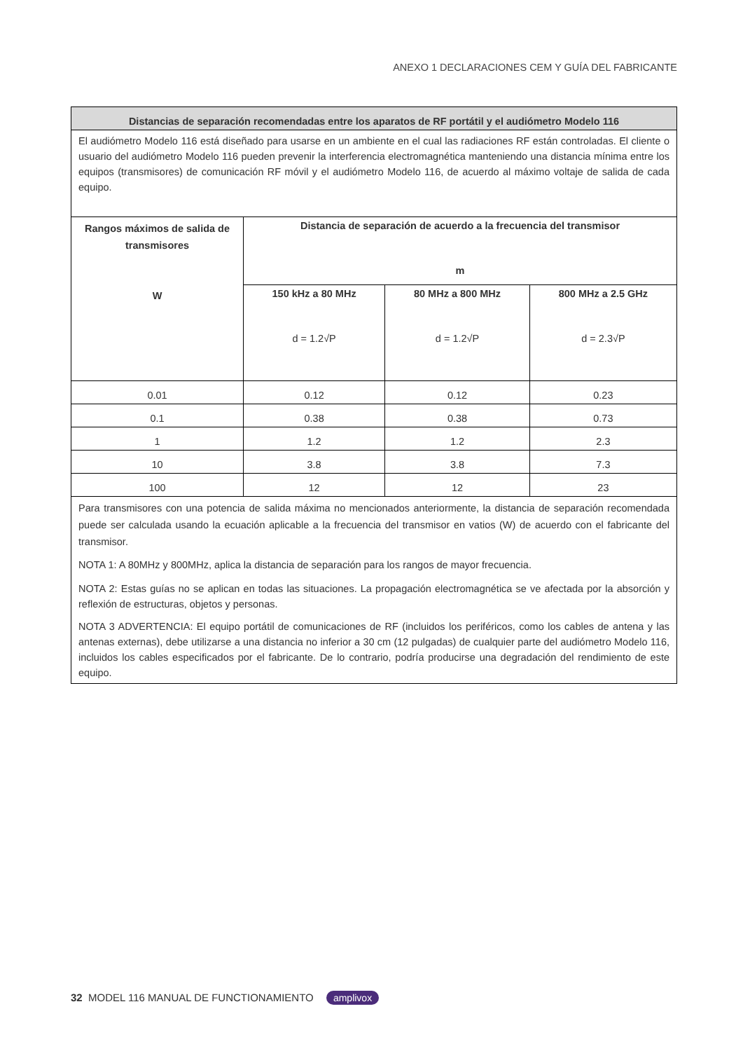ANEXO 1 DECLARACIONES CEM Y GUÍA DEL FABRICANTE
| Distancias de separación recomendadas entre los aparatos de RF portátil y el audiómetro Modelo 116 | | | |
| --- | --- | --- | --- |
| El audiómetro Modelo 116 está diseñado para usarse en un ambiente en el cual las radiaciones RF están controladas. El cliente o usuario del audiómetro Modelo 116 pueden prevenir la interferencia electromagnética manteniendo una distancia mínima entre los equipos (transmisores) de comunicación RF móvil y el audiómetro Modelo 116, de acuerdo al máximo voltaje de salida de cada equipo. | | | |
| Rangos máximos de salida de transmisores W | Distancia de separación de acuerdo a la frecuencia del transmisor m | | |
| | 150 kHz a 80 MHz d = 1.2√P | 80 MHz a 800 MHz d = 1.2√P | 800 MHz a 2.5 GHz d = 2.3√P |
| 0.01 | 0.12 | 0.12 | 0.23 |
| 0.1 | 0.38 | 0.38 | 0.73 |
| 1 | 1.2 | 1.2 | 2.3 |
| 10 | 3.8 | 3.8 | 7.3 |
| 100 | 12 | 12 | 23 |
| Para transmisores con una potencia de salida máxima no mencionados anteriormente, la distancia de separación recomendada puede ser calculada usando la ecuación aplicable a la frecuencia del transmisor en vatios (W) de acuerdo con el fabricante del transmisor. NOTA 1: A 80MHz y 800MHz, aplica la distancia de separación para los rangos de mayor frecuencia. NOTA 2: Estas guías no se aplican en todas las situaciones. La propagación electromagnética se ve afectada por la absorción y reflexión de estructuras, objetos y personas. NOTA 3 ADVERTENCIA: El equipo portátil de comunicaciones de RF (incluidos los periféricos, como los cables de antena y las antenas externas), debe utilizarse a una distancia no inferior a 30 cm (12 pulgadas) de cualquier parte del audiómetro Modelo 116, incluidos los cables especificados por el fabricante. De lo contrario, podría producirse una degradación del rendimiento de este equipo. | | | |
32 MODEL 116 MANUAL DE FUNCTIONAMIENTO amplivox